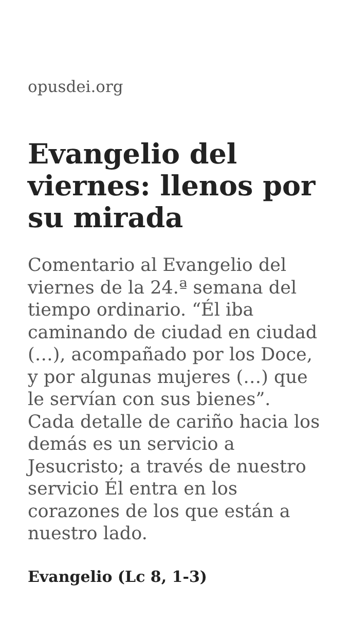opusdei.org
Evangelio del viernes: llenos por su mirada
Comentario al Evangelio del viernes de la 24.ª semana del tiempo ordinario. “Él iba caminando de ciudad en ciudad (…), acompañado por los Doce, y por algunas mujeres (…) que le servían con sus bienes”. Cada detalle de cariño hacia los demás es un servicio a Jesucristo; a través de nuestro servicio Él entra en los corazones de los que están a nuestro lado.
Evangelio (Lc 8, 1-3)